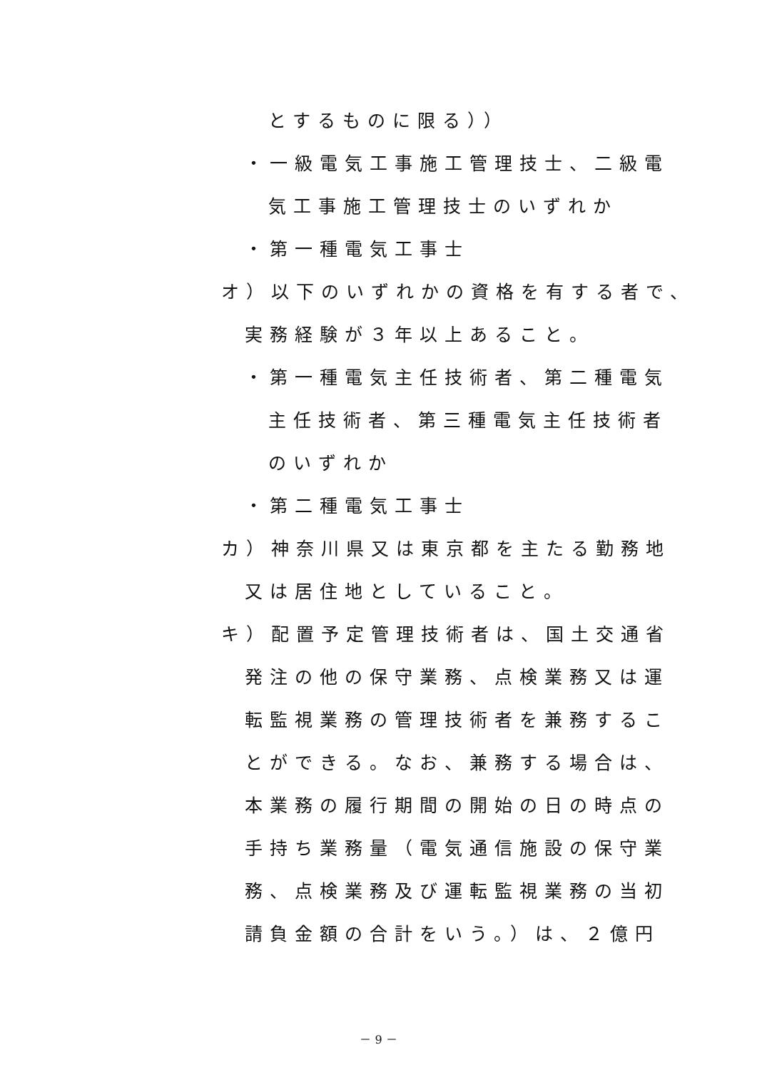とするものに限る））
・一級電気工事施工管理技士、二級電
気工事施工管理技士のいずれか
・第一種電気工事士
オ）以下のいずれかの資格を有する者で、
実務経験が３年以上あること。
・第一種電気主任技術者、第二種電気
主任技術者、第三種電気主任技術者
のいずれか
・第二種電気工事士
カ）神奈川県又は東京都を主たる勤務地
又は居住地としていること。
キ）配置予定管理技術者は、国土交通省
発注の他の保守業務、点検業務又は運
転監視業務の管理技術者を兼務するこ
とができる。なお、兼務する場合は、
本業務の履行期間の開始の日の時点の
手持ち業務量（電気通信施設の保守業
務、点検業務及び運転監視業務の当初
請負金額の合計をいう。）は、２億円
－ 9 －